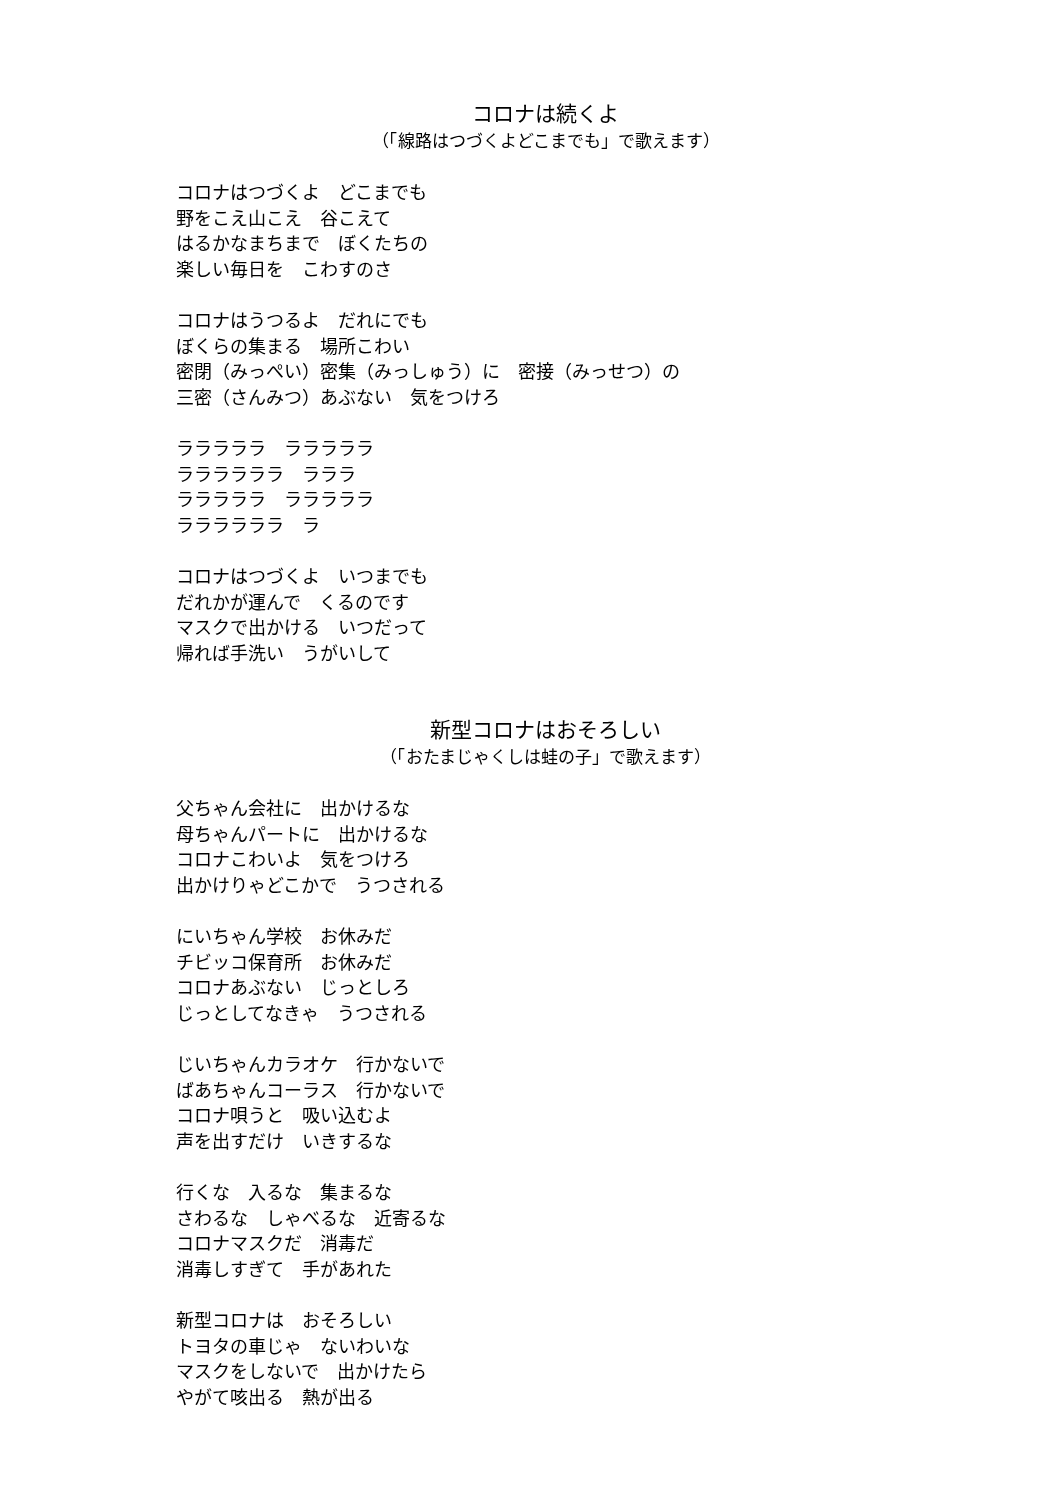コロナは続くよ
（「線路はつづくよどこまでも」で歌えます）
コロナはつづくよ　どこまでも
野をこえ山こえ　谷こえて
はるかなまちまで　ぼくたちの
楽しい毎日を　こわすのさ
コロナはうつるよ　だれにでも
ぼくらの集まる　場所こわい
密閉（みっぺい）密集（みっしゅう）に　密接（みっせつ）の
三密（さんみつ）あぶない　気をつけろ
ラララララ　ラララララ
ララララララ　ラララ
ラララララ　ラララララ
ララララララ　ラ
コロナはつづくよ　いつまでも
だれかが運んで　くるのです
マスクで出かける　いつだって
帰れば手洗い　うがいして
新型コロナはおそろしい
（「おたまじゃくしは蛙の子」で歌えます）
父ちゃん会社に　出かけるな
母ちゃんパートに　出かけるな
コロナこわいよ　気をつけろ
出かけりゃどこかで　うつされる
にいちゃん学校　お休みだ
チビッコ保育所　お休みだ
コロナあぶない　じっとしろ
じっとしてなきゃ　うつされる
じいちゃんカラオケ　行かないで
ばあちゃんコーラス　行かないで
コロナ唄うと　吸い込むよ
声を出すだけ　いきするな
行くな　入るな　集まるな
さわるな　しゃべるな　近寄るな
コロナマスクだ　消毒だ
消毒しすぎて　手があれた
新型コロナは　おそろしい
トヨタの車じゃ　ないわいな
マスクをしないで　出かけたら
やがて咳出る　熱が出る